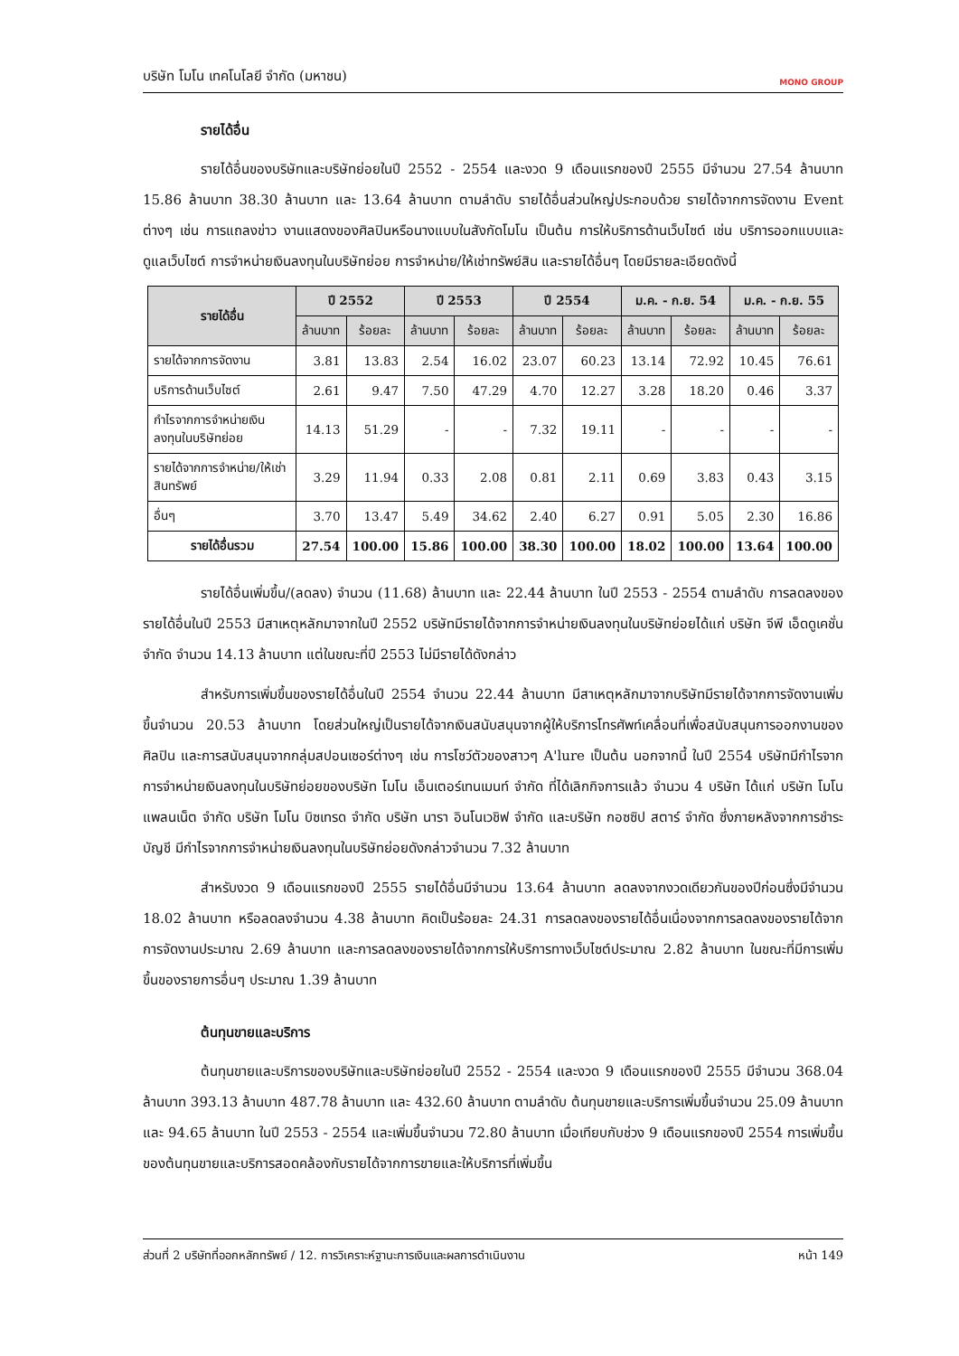บริษัท โมโน เทคโนโลยี จำกัด (มหาชน) MONO GROUP
รายได้อื่น
รายได้อื่นของบริษัทและบริษัทย่อยในปี 2552 - 2554 และงวด 9 เดือนแรกของปี 2555 มีจำนวน 27.54 ล้านบาท 15.86 ล้านบาท 38.30 ล้านบาท และ 13.64 ล้านบาท ตามลำดับ รายได้อื่นส่วนใหญ่ประกอบด้วย รายได้จากการจัดงาน Event ต่างๆ เช่น การแถลงข่าว งานแสดงของศิลปินหรือนางแบบในสังกัดโมโน เป็นต้น การให้บริการด้านเว็บไซต์ เช่น บริการออกแบบและดูแลเว็บไซต์ การจำหน่ายเงินลงทุนในบริษัทย่อย การจำหน่าย/ให้เช่าทรัพย์สิน และรายได้อื่นๆ โดยมีรายละเอียดดังนี้
| รายได้อื่น | ปี 2552 | | ปี 2553 | | ปี 2554 | | ม.ค. - ก.ย. 54 | | ม.ค. - ก.ย. 55 | |
| --- | --- | --- | --- | --- | --- | --- | --- | --- | --- | --- |
| | ล้านบาท | ร้อยละ | ล้านบาท | ร้อยละ | ล้านบาท | ร้อยละ | ล้านบาท | ร้อยละ | ล้านบาท | ร้อยละ |
| รายได้จากการจัดงาน | 3.81 | 13.83 | 2.54 | 16.02 | 23.07 | 60.23 | 13.14 | 72.92 | 10.45 | 76.61 |
| บริการด้านเว็บไซต์ | 2.61 | 9.47 | 7.50 | 47.29 | 4.70 | 12.27 | 3.28 | 18.20 | 0.46 | 3.37 |
| กำไรจากการจำหน่ายเงินลงทุนในบริษัทย่อย | 14.13 | 51.29 | - | - | 7.32 | 19.11 | - | - | - | - |
| รายได้จากการจำหน่าย/ให้เช่าสินทรัพย์ | 3.29 | 11.94 | 0.33 | 2.08 | 0.81 | 2.11 | 0.69 | 3.83 | 0.43 | 3.15 |
| อื่นๆ | 3.70 | 13.47 | 5.49 | 34.62 | 2.40 | 6.27 | 0.91 | 5.05 | 2.30 | 16.86 |
| รายได้อื่นรวม | 27.54 | 100.00 | 15.86 | 100.00 | 38.30 | 100.00 | 18.02 | 100.00 | 13.64 | 100.00 |
รายได้อื่นเพิ่มขึ้น/(ลดลง) จำนวน (11.68) ล้านบาท และ 22.44 ล้านบาท ในปี 2553 - 2554 ตามลำดับ การลดลงของรายได้อื่นในปี 2553 มีสาเหตุหลักมาจากในปี 2552 บริษัทมีรายได้จากการจำหน่ายเงินลงทุนในบริษัทย่อยได้แก่ บริษัท จีพี เอ็ดดูเคชั่น จำกัด จำนวน 14.13 ล้านบาท แต่ในขณะที่ปี 2553 ไม่มีรายได้ดังกล่าว
สำหรับการเพิ่มขึ้นของรายได้อื่นในปี 2554 จำนวน 22.44 ล้านบาท มีสาเหตุหลักมาจากบริษัทมีรายได้จากการจัดงานเพิ่มขึ้นจำนวน 20.53 ล้านบาท โดยส่วนใหญ่เป็นรายได้จากเงินสนับสนุนจากผู้ให้บริการโทรศัพท์เคลื่อนที่เพื่อสนับสนุนการออกงานของศิลปิน และการสนับสนุนจากกลุ่มสปอนเซอร์ต่างๆ เช่น การโชว์ตัวของสาวๆ A'lure เป็นต้น นอกจากนี้ ในปี 2554 บริษัทมีกำไรจากการจำหน่ายเงินลงทุนในบริษัทย่อยของบริษัท โมโน เอ็นเตอร์เทนเมนท์ จำกัด ที่ได้เลิกกิจการแล้ว จำนวน 4 บริษัท ได้แก่ บริษัท โมโน แพลนเน็ต จำกัด บริษัท โมโน บิซเทรด จำกัด บริษัท นารา อินโนเวชิฟ จำกัด และบริษัท กอซซิป สตาร์ จำกัด ซึ่งภายหลังจากการชำระบัญชี มีกำไรจากการจำหน่ายเงินลงทุนในบริษัทย่อยดังกล่าวจำนวน 7.32 ล้านบาท
สำหรับงวด 9 เดือนแรกของปี 2555 รายได้อื่นมีจำนวน 13.64 ล้านบาท ลดลงจากงวดเดียวกันของปีก่อนซึ่งมีจำนวน 18.02 ล้านบาท หรือลดลงจำนวน 4.38 ล้านบาท คิดเป็นร้อยละ 24.31 การลดลงของรายได้อื่นเนื่องจากการลดลงของรายได้จากการจัดงานประมาณ 2.69 ล้านบาท และการลดลงของรายได้จากการให้บริการทางเว็บไซต์ประมาณ 2.82 ล้านบาท ในขณะที่มีการเพิ่มขึ้นของรายการอื่นๆ ประมาณ 1.39 ล้านบาท
ต้นทุนขายและบริการ
ต้นทุนขายและบริการของบริษัทและบริษัทย่อยในปี 2552 - 2554 และงวด 9 เดือนแรกของปี 2555 มีจำนวน 368.04 ล้านบาท 393.13 ล้านบาท 487.78 ล้านบาท และ 432.60 ล้านบาท ตามลำดับ ต้นทุนขายและบริการเพิ่มขึ้นจำนวน 25.09 ล้านบาท และ 94.65 ล้านบาท ในปี 2553 - 2554 และเพิ่มขึ้นจำนวน 72.80 ล้านบาท เมื่อเทียบกับช่วง 9 เดือนแรกของปี 2554 การเพิ่มขึ้นของต้นทุนขายและบริการสอดคล้องกับรายได้จากการขายและให้บริการที่เพิ่มขึ้น
ส่วนที่ 2 บริษัทที่ออกหลักทรัพย์ / 12. การวิเคราะห์ฐานะการเงินและผลการดำเนินงาน หน้า 149